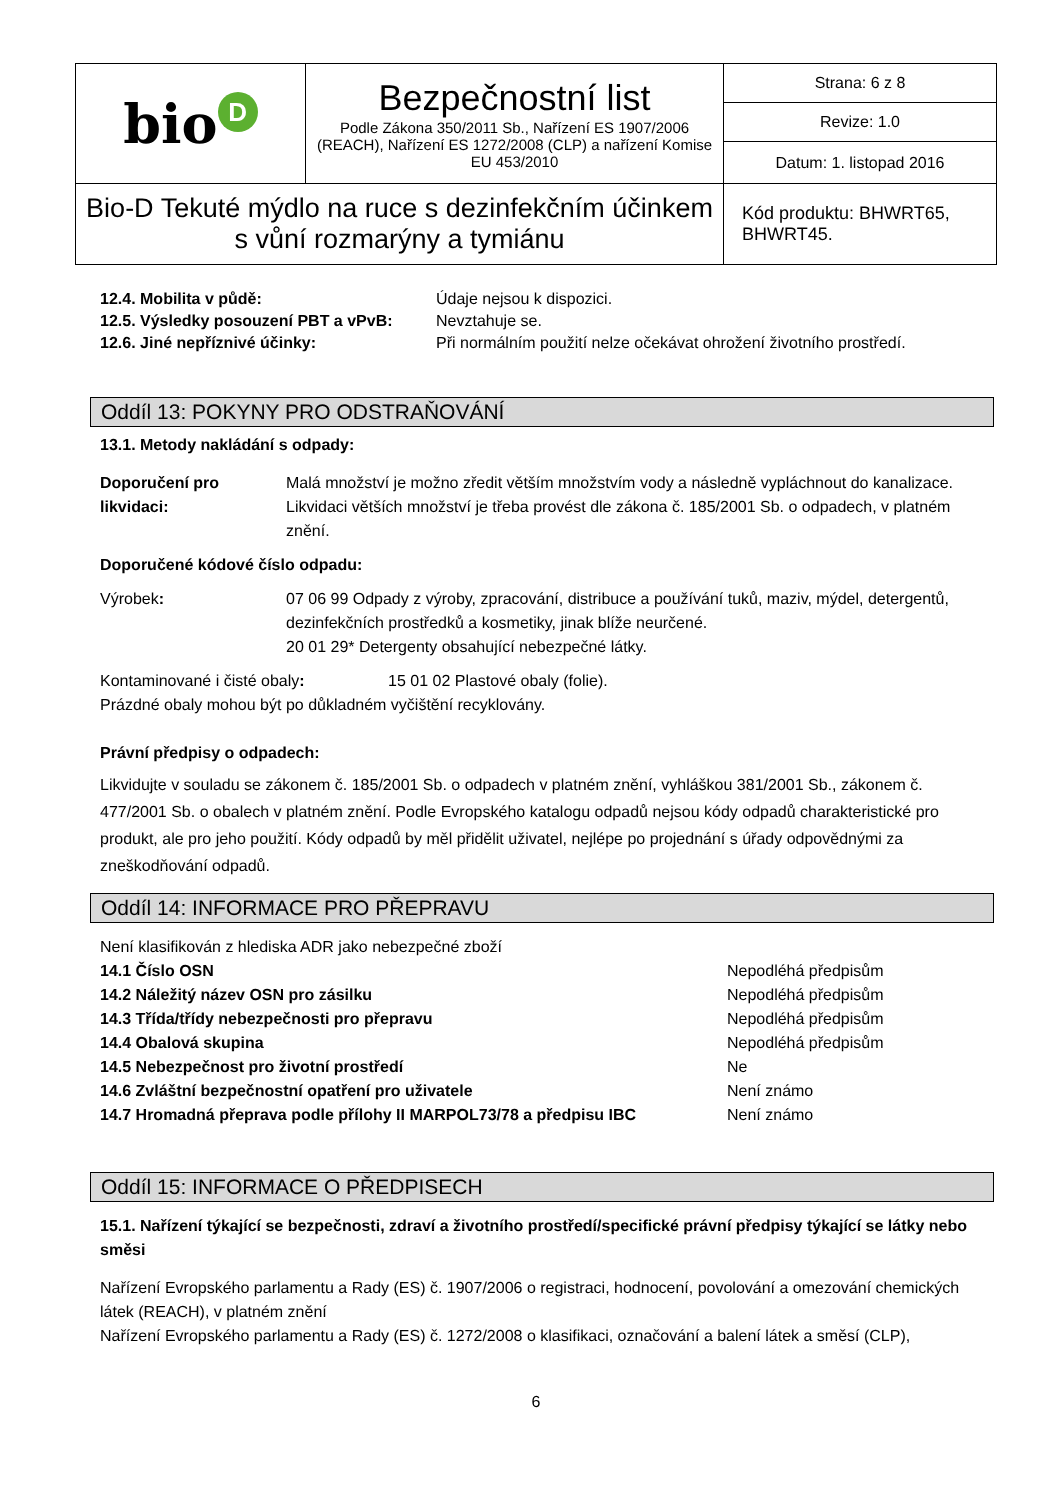| bio D | Bezpečnostní list Podle Zákona 350/2011 Sb., Nařízení ES 1907/2006 (REACH), Nařízení ES 1272/2008 (CLP) a nařízení Komise EU 453/2010 | Strana: 6 z 8 |
| | | Revize: 1.0 |
| | | Datum: 1. listopad 2016 |
| Bio-D Tekuté mýdlo na ruce s dezinfekčním účinkem s vůní rozmarýny a tymiánu | | Kód produktu: BHWRT65, BHWRT45. |
12.4. Mobilita v půdě: Údaje nejsou k dispozici.
12.5. Výsledky posouzení PBT a vPvB: Nevztahuje se.
12.6. Jiné nepříznivé účinky: Při normálním použití nelze očekávat ohrožení životního prostředí.
Oddíl 13: POKYNY PRO ODSTRAŇOVÁNÍ
13.1. Metody nakládání s odpady:
Doporučení pro likvidaci: Malá množství je možno zředit větším množstvím vody a následně vypláchnout do kanalizace. Likvidaci větších množství je třeba provést dle zákona č. 185/2001 Sb. o odpadech, v platném znění.
Doporučené kódové číslo odpadu:
Výrobek: 07 06 99 Odpady z výroby, zpracování, distribuce a používání tuků, maziv, mýdel, detergentů, dezinfekčních prostředků a kosmetiky, jinak blíže neurčené.
20 01 29* Detergenty obsahující nebezpečné látky.
Kontaminované i čisté obaly: 15 01 02 Plastové obaly (folie).
Prázdné obaly mohou být po důkladném vyčištění recyklovány.
Právní předpisy o odpadech:
Likvidujte v souladu se zákonem č. 185/2001 Sb. o odpadech v platném znění, vyhláškou 381/2001 Sb., zákonem č. 477/2001 Sb. o obalech v platném znění. Podle Evropského katalogu odpadů nejsou kódy odpadů charakteristické pro produkt, ale pro jeho použití. Kódy odpadů by měl přidělit uživatel, nejlépe po projednání s úřady odpovědnými za zneškodňování odpadů.
Oddíl 14: INFORMACE PRO PŘEPRAVU
Není klasifikován z hlediska ADR jako nebezpečné zboží
14.1 Číslo OSN Nepodléhá předpisům
14.2 Náležitý název OSN pro zásilku Nepodléhá předpisům
14.3 Třída/třídy nebezpečnosti pro přepravu Nepodléhá předpisům
14.4 Obalová skupina Nepodléhá předpisům
14.5 Nebezpečnost pro životní prostředí Ne
14.6 Zvláštní bezpečnostní opatření pro uživatele Není známo
14.7 Hromadná přeprava podle přílohy II MARPOL73/78 a předpisu IBC Není známo
Oddíl 15: INFORMACE O PŘEDPISECH
15.1. Nařízení týkající se bezpečnosti, zdraví a životního prostředí/specifické právní předpisy týkající se látky nebo směsi
Nařízení Evropského parlamentu a Rady (ES) č. 1907/2006 o registraci, hodnocení, povolování a omezování chemických látek (REACH), v platném znění
Nařízení Evropského parlamentu a Rady (ES) č. 1272/2008 o klasifikaci, označování a balení látek a směsí (CLP),
6